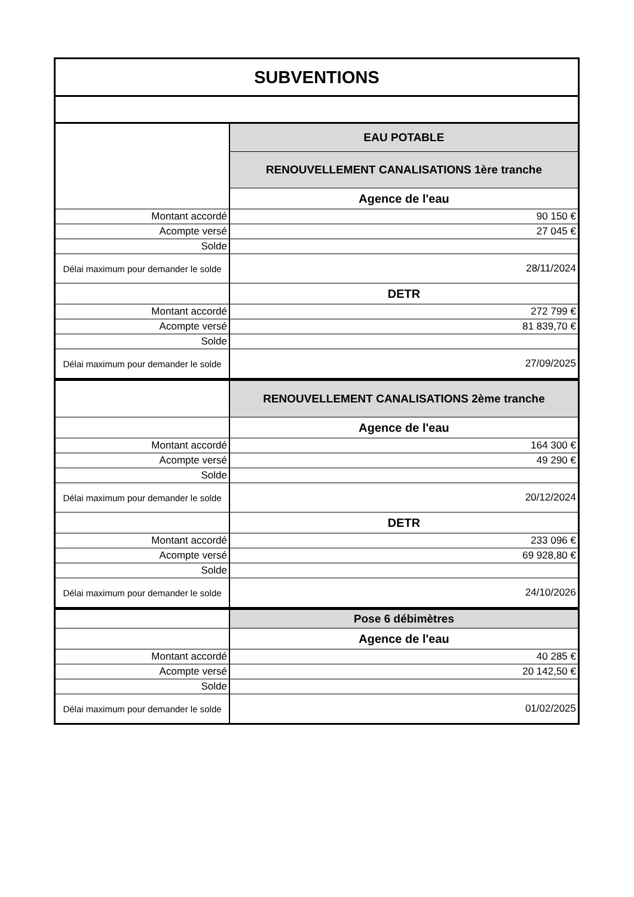| SUBVENTIONS | |
| --- | --- |
| | EAU POTABLE |
| | RENOUVELLEMENT CANALISATIONS 1ère tranche |
| | Agence de l'eau |
| Montant accordé | 90 150 € |
| Acompte versé | 27 045 € |
| Solde | |
| Délai maximum pour demander le solde | 28/11/2024 |
| | DETR |
| Montant accordé | 272 799 € |
| Acompte versé | 81 839,70 € |
| Solde | |
| Délai maximum pour demander le solde | 27/09/2025 |
| | RENOUVELLEMENT CANALISATIONS 2ème tranche |
| | Agence de l'eau |
| Montant accordé | 164 300 € |
| Acompte versé | 49 290 € |
| Solde | |
| Délai maximum pour demander le solde | 20/12/2024 |
| | DETR |
| Montant accordé | 233 096 € |
| Acompte versé | 69 928,80 € |
| Solde | |
| Délai maximum pour demander le solde | 24/10/2026 |
| | Pose 6 débimètres |
| | Agence de l'eau |
| Montant accordé | 40 285 € |
| Acompte versé | 20 142,50 € |
| Solde | |
| Délai maximum pour demander le solde | 01/02/2025 |